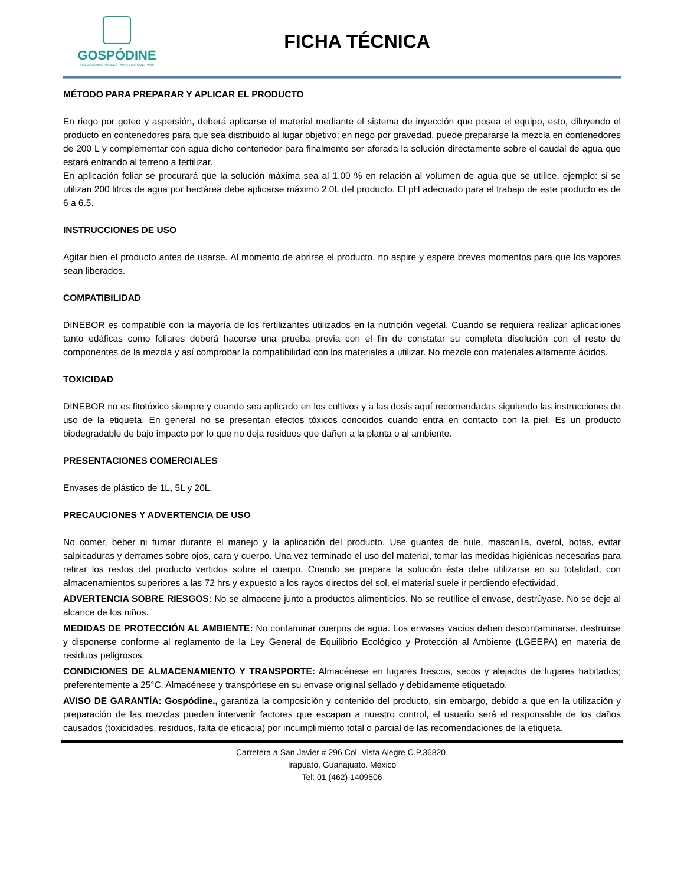GOSPÓDINE
SOLUCIONES REALES PARA TUS CULTIVOS
FICHA TÉCNICA
MÉTODO PARA PREPARAR Y APLICAR EL PRODUCTO
En riego por goteo y aspersión, deberá aplicarse el material mediante el sistema de inyección que posea el equipo, esto, diluyendo el producto en contenedores para que sea distribuido al lugar objetivo; en riego por gravedad, puede prepararse la mezcla en contenedores de 200 L y complementar con agua dicho contenedor para finalmente ser aforada la solución directamente sobre el caudal de agua que estará entrando al terreno a fertilizar.
En aplicación foliar se procurará que la solución máxima sea al 1.00 % en relación al volumen de agua que se utilice, ejemplo: si se utilizan 200 litros de agua por hectárea debe aplicarse máximo 2.0L del producto. El pH adecuado para el trabajo de este producto es de 6 a 6.5.
INSTRUCCIONES DE USO
Agitar bien el producto antes de usarse. Al momento de abrirse el producto, no aspire y espere breves momentos para que los vapores sean liberados.
COMPATIBILIDAD
DINEBOR es compatible con la mayoría de los fertilizantes utilizados en la nutrición vegetal. Cuando se requiera realizar aplicaciones tanto edáficas como foliares deberá hacerse una prueba previa con el fin de constatar su completa disolución con el resto de componentes de la mezcla y así comprobar la compatibilidad con los materiales a utilizar. No mezcle con materiales altamente ácidos.
TOXICIDAD
DINEBOR no es fitotóxico siempre y cuando sea aplicado en los cultivos y a las dosis aquí recomendadas siguiendo las instrucciones de uso de la etiqueta. En general no se presentan efectos tóxicos conocidos cuando entra en contacto con la piel. Es un producto biodegradable de bajo impacto por lo que no deja residuos que dañen a la planta o al ambiente.
PRESENTACIONES COMERCIALES
Envases de plástico de 1L, 5L y 20L.
PRECAUCIONES Y ADVERTENCIA DE USO
No comer, beber ni fumar durante el manejo y la aplicación del producto. Use guantes de hule, mascarilla, overol, botas, evitar salpicaduras y derrames sobre ojos, cara y cuerpo. Una vez terminado el uso del material, tomar las medidas higiénicas necesarias para retirar los restos del producto vertidos sobre el cuerpo. Cuando se prepara la solución ésta debe utilizarse en su totalidad, con almacenamientos superiores a las 72 hrs y expuesto a los rayos directos del sol, el material suele ir perdiendo efectividad.
ADVERTENCIA SOBRE RIESGOS: No se almacene junto a productos alimenticios. No se reutilice el envase, destrúyase. No se deje al alcance de los niños.
MEDIDAS DE PROTECCIÓN AL AMBIENTE: No contaminar cuerpos de agua. Los envases vacíos deben descontaminarse, destruirse y disponerse conforme al reglamento de la Ley General de Equilibrio Ecológico y Protección al Ambiente (LGEEPA) en materia de residuos peligrosos.
CONDICIONES DE ALMACENAMIENTO Y TRANSPORTE: Almacénese en lugares frescos, secos y alejados de lugares habitados; preferentemente a 25°C. Almacénese y transpórtese en su envase original sellado y debidamente etiquetado.
AVISO DE GARANTÍA: Gospódine., garantiza la composición y contenido del producto, sin embargo, debido a que en la utilización y preparación de las mezclas pueden intervenir factores que escapan a nuestro control, el usuario será el responsable de los daños causados (toxicidades, residuos, falta de eficacia) por incumplimiento total o parcial de las recomendaciones de la etiqueta.
Carretera a San Javier # 296 Col. Vista Alegre C.P.36820,
Irapuato, Guanajuato. México
Tel: 01 (462) 1409506